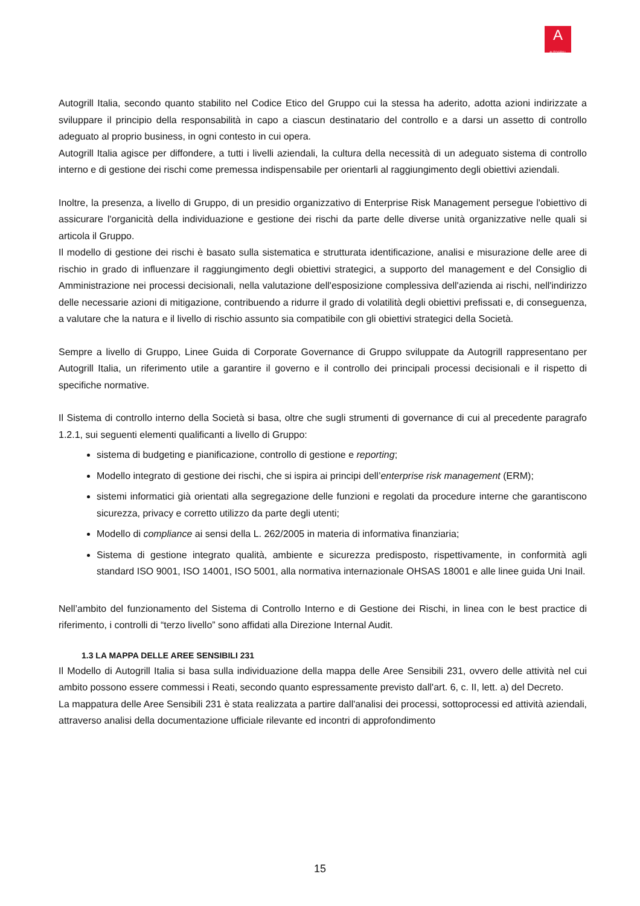A
AUTOGRILL
Autogrill Italia, secondo quanto stabilito nel Codice Etico del Gruppo cui la stessa ha aderito, adotta azioni indirizzate a sviluppare il principio della responsabilità in capo a ciascun destinatario del controllo e a darsi un assetto di controllo adeguato al proprio business, in ogni contesto in cui opera.
Autogrill Italia agisce per diffondere, a tutti i livelli aziendali, la cultura della necessità di un adeguato sistema di controllo interno e di gestione dei rischi come premessa indispensabile per orientarli al raggiungimento degli obiettivi aziendali.
Inoltre, la presenza, a livello di Gruppo, di un presidio organizzativo di Enterprise Risk Management persegue l'obiettivo di assicurare l'organicità della individuazione e gestione dei rischi da parte delle diverse unità organizzative nelle quali si articola il Gruppo.
Il modello di gestione dei rischi è basato sulla sistematica e strutturata identificazione, analisi e misurazione delle aree di rischio in grado di influenzare il raggiungimento degli obiettivi strategici, a supporto del management e del Consiglio di Amministrazione nei processi decisionali, nella valutazione dell'esposizione complessiva dell'azienda ai rischi, nell'indirizzo delle necessarie azioni di mitigazione, contribuendo a ridurre il grado di volatilità degli obiettivi prefissati e, di conseguenza, a valutare che la natura e il livello di rischio assunto sia compatibile con gli obiettivi strategici della Società.
Sempre a livello di Gruppo, Linee Guida di Corporate Governance di Gruppo sviluppate da Autogrill rappresentano per Autogrill Italia, un riferimento utile a garantire il governo e il controllo dei principali processi decisionali e il rispetto di specifiche normative.
Il Sistema di controllo interno della Società si basa, oltre che sugli strumenti di governance di cui al precedente paragrafo 1.2.1, sui seguenti elementi qualificanti a livello di Gruppo:
sistema di budgeting e pianificazione, controllo di gestione e reporting;
Modello integrato di gestione dei rischi, che si ispira ai principi dell’enterprise risk management (ERM);
sistemi informatici già orientati alla segregazione delle funzioni e regolati da procedure interne che garantiscono sicurezza, privacy e corretto utilizzo da parte degli utenti;
Modello di compliance ai sensi della L. 262/2005 in materia di informativa finanziaria;
Sistema di gestione integrato qualità, ambiente e sicurezza predisposto, rispettivamente, in conformità agli standard ISO 9001, ISO 14001, ISO 5001, alla normativa internazionale OHSAS 18001 e alle linee guida Uni Inail.
Nell’ambito del funzionamento del Sistema di Controllo Interno e di Gestione dei Rischi, in linea con le best practice di riferimento, i controlli di “terzo livello” sono affidati alla Direzione Internal Audit.
1.3 LA MAPPA DELLE AREE SENSIBILI 231
Il Modello di Autogrill Italia si basa sulla individuazione della mappa delle Aree Sensibili 231, ovvero delle attività nel cui ambito possono essere commessi i Reati, secondo quanto espressamente previsto dall'art. 6, c. II, lett. a) del Decreto.
La mappatura delle Aree Sensibili 231 è stata realizzata a partire dall'analisi dei processi, sottoprocessi ed attività aziendali, attraverso analisi della documentazione ufficiale rilevante ed incontri di approfondimento
15